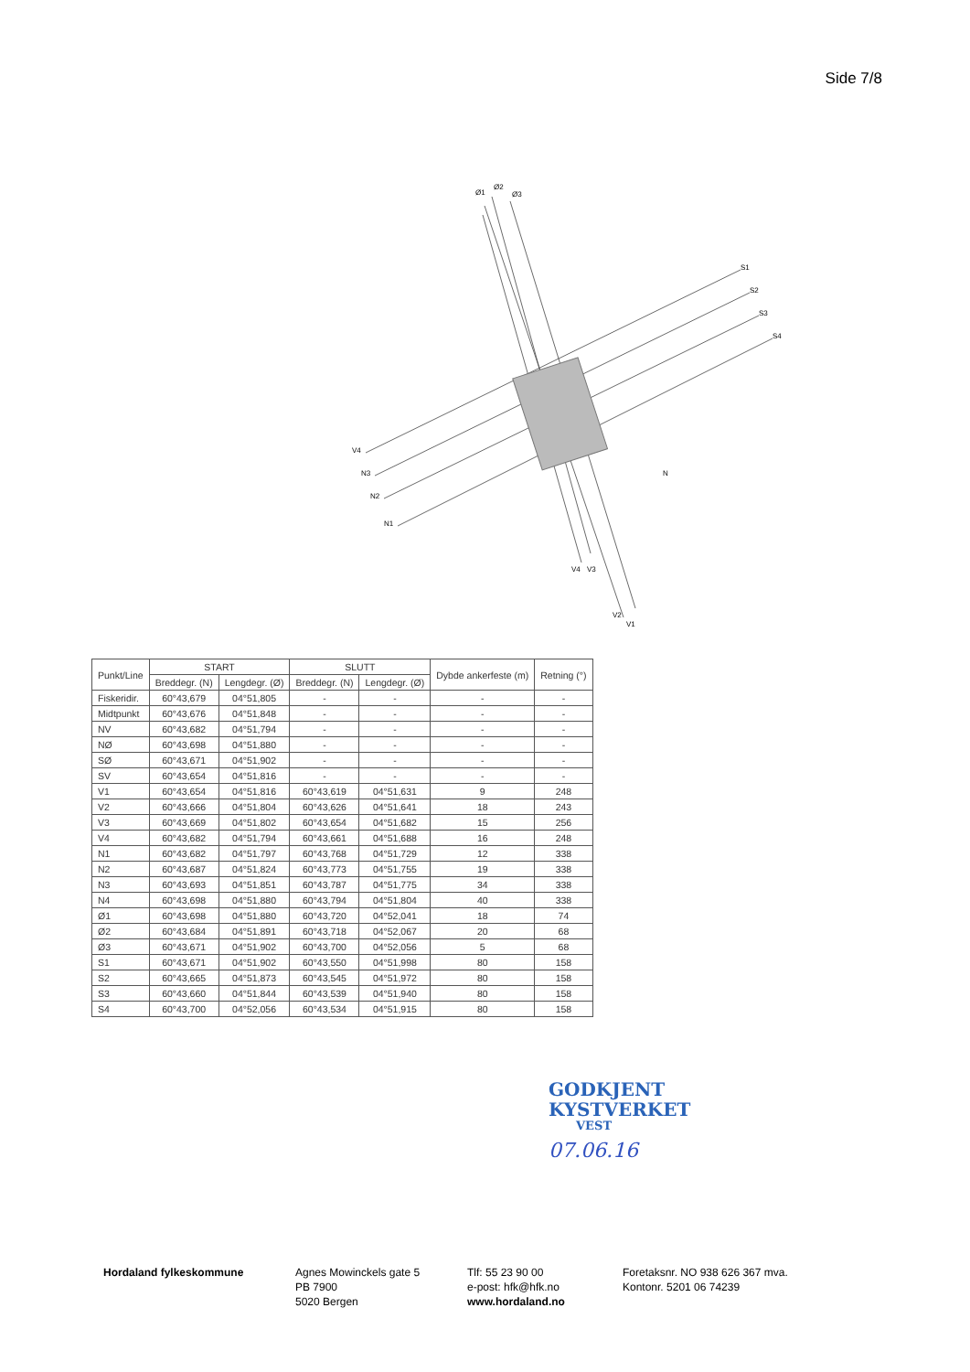Side 7/8
V4
N3
N2
N1
S1
S2
S3
S4
Ø1
Ø2
Ø3
V4
V3
V2
V1
N
| Punkt/Line | START | | SLUTT | | Dybde ankerfeste (m) | Retning (°) |
| --- | --- | --- | --- | --- | --- | --- |
| | Breddegr. (N) | Lengdegr. (Ø) | Breddegr. (N) | Lengdegr. (Ø) | | |
| Fiskeridir. | 60°43,679 | 04°51,805 | - | - | - | - |
| Midtpunkt | 60°43,676 | 04°51,848 | - | - | - | - |
| NV | 60°43,682 | 04°51,794 | - | - | - | - |
| NØ | 60°43,698 | 04°51,880 | - | - | - | - |
| SØ | 60°43,671 | 04°51,902 | - | - | - | - |
| SV | 60°43,654 | 04°51,816 | - | - | - | - |
| V1 | 60°43,654 | 04°51,816 | 60°43,619 | 04°51,631 | 9 | 248 |
| V2 | 60°43,666 | 04°51,804 | 60°43,626 | 04°51,641 | 18 | 243 |
| V3 | 60°43,669 | 04°51,802 | 60°43,654 | 04°51,682 | 15 | 256 |
| V4 | 60°43,682 | 04°51,794 | 60°43,661 | 04°51,688 | 16 | 248 |
| N1 | 60°43,682 | 04°51,797 | 60°43,768 | 04°51,729 | 12 | 338 |
| N2 | 60°43,687 | 04°51,824 | 60°43,773 | 04°51,755 | 19 | 338 |
| N3 | 60°43,693 | 04°51,851 | 60°43,787 | 04°51,775 | 34 | 338 |
| N4 | 60°43,698 | 04°51,880 | 60°43,794 | 04°51,804 | 40 | 338 |
| Ø1 | 60°43,698 | 04°51,880 | 60°43,720 | 04°52,041 | 18 | 74 |
| Ø2 | 60°43,684 | 04°51,891 | 60°43,718 | 04°52,067 | 20 | 68 |
| Ø3 | 60°43,671 | 04°51,902 | 60°43,700 | 04°52,056 | 5 | 68 |
| S1 | 60°43,671 | 04°51,902 | 60°43,550 | 04°51,998 | 80 | 158 |
| S2 | 60°43,665 | 04°51,873 | 60°43,545 | 04°51,972 | 80 | 158 |
| S3 | 60°43,660 | 04°51,844 | 60°43,539 | 04°51,940 | 80 | 158 |
| S4 | 60°43,700 | 04°52,056 | 60°43,534 | 04°51,915 | 80 | 158 |
GODKJENT
KYSTVERKET
VEST
07.06.16
Hordaland fylkeskommune Agnes Mowinckels gate 5
PB 7900
5020 Bergen
Tlf: 55 23 90 00
e-post: hfk@hfk.no
www.hordaland.no
Foretaksnr. NO 938 626 367 mva.
Kontonr. 5201 06 74239